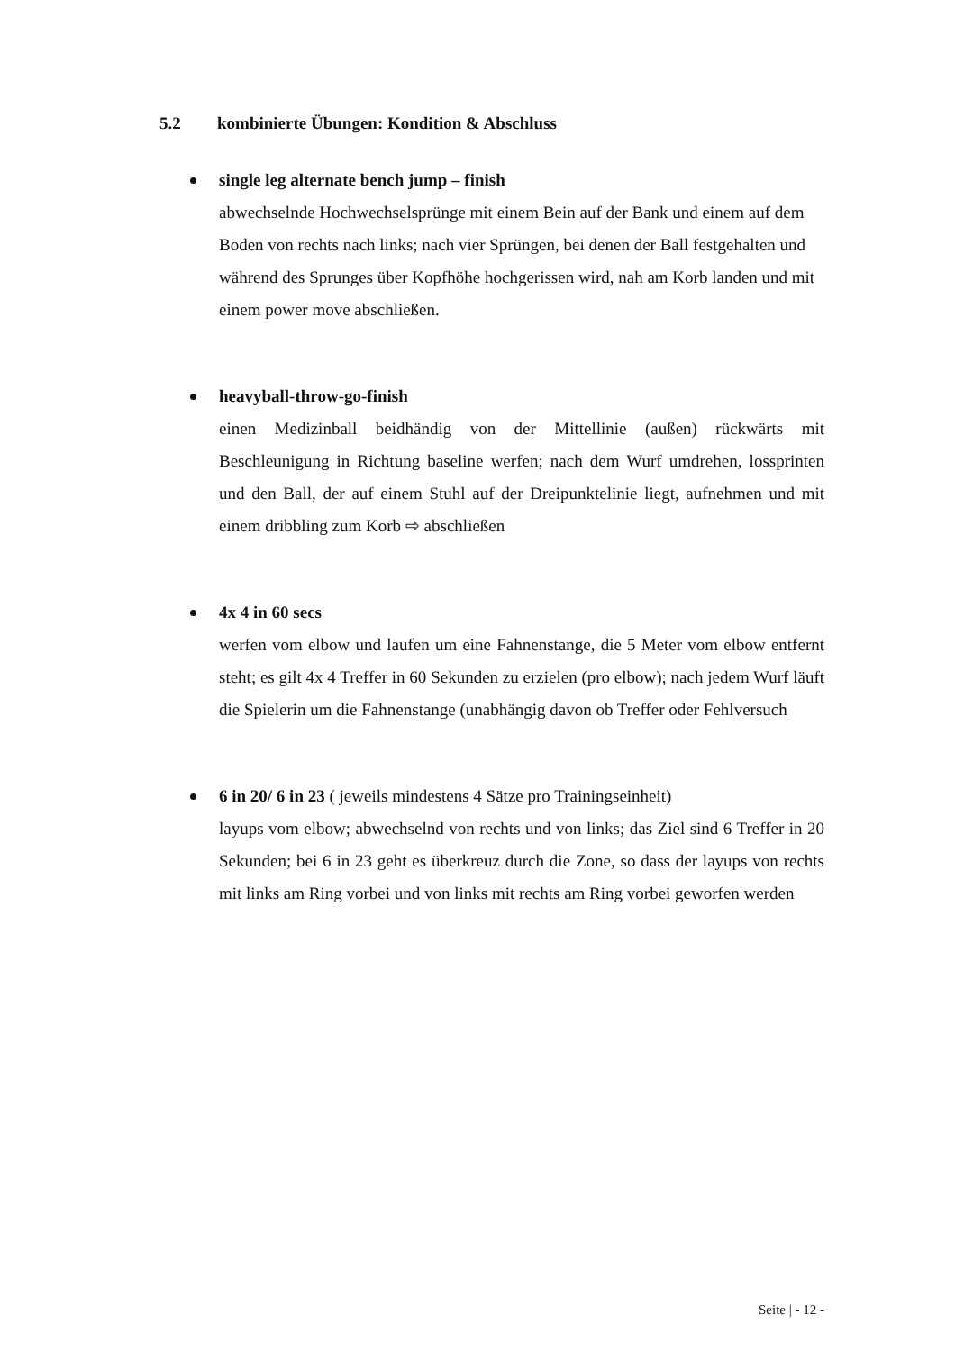5.2 kombinierte Übungen: Kondition & Abschluss
single leg alternate bench jump – finish
abwechselnde Hochwechselsprünge mit einem Bein auf der Bank und einem auf dem Boden von rechts nach links; nach vier Sprüngen, bei denen der Ball festgehalten und während des Sprunges über Kopfhöhe hochgerissen wird, nah am Korb landen und mit einem power move abschließen.
heavyball-throw-go-finish
einen Medizinball beidhändig von der Mittellinie (außen) rückwärts mit Beschleunigung in Richtung baseline werfen; nach dem Wurf umdrehen, lossprinten und den Ball, der auf einem Stuhl auf der Dreipunktelinie liegt, aufnehmen und mit einem dribbling zum Korb ⇨ abschließen
4x 4 in 60 secs
werfen vom elbow und laufen um eine Fahnenstange, die 5 Meter vom elbow entfernt steht; es gilt 4x 4 Treffer in 60 Sekunden zu erzielen (pro elbow); nach jedem Wurf läuft die Spielerin um die Fahnenstange (unabhängig davon ob Treffer oder Fehlversuch
6 in 20/ 6 in 23 ( jeweils mindestens 4 Sätze pro Trainingseinheit)
layups vom elbow; abwechselnd von rechts und von links; das Ziel sind 6 Treffer in 20 Sekunden; bei 6 in 23 geht es überkreuz durch die Zone, so dass der layups von rechts mit links am Ring vorbei und von links mit rechts am Ring vorbei geworfen werden
Seite | - 12 -